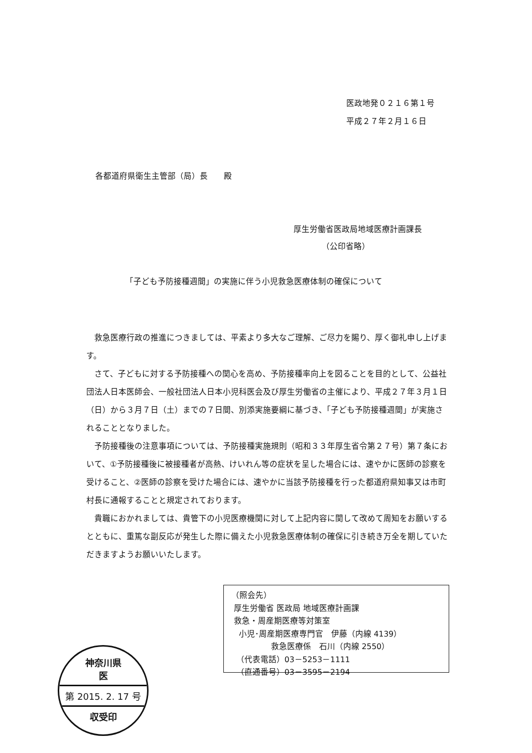医政地発０２１６第１号
平成２７年２月１６日
各都道府県衛生主管部（局）長　　殿
厚生労働省医政局地域医療計画課長
　　　　（公印省略）
「子ども予防接種週間」の実施に伴う小児救急医療体制の確保について
救急医療行政の推進につきましては、平素より多大なご理解、ご尽力を賜り、厚く御礼申し上げます。
さて、子どもに対する予防接種への関心を高め、予防接種率向上を図ることを目的として、公益社団法人日本医師会、一般社団法人日本小児科医会及び厚生労働省の主催により、平成２７年３月１日（日）から３月７日（土）までの７日間、別添実施要綱に基づき、「子ども予防接種週間」が実施されることとなりました。
予防接種後の注意事項については、予防接種実施規則（昭和３３年厚生省令第２７号）第７条において、①予防接種後に被接種者が高熱、けいれん等の症状を呈した場合には、速やかに医師の診察を受けること、②医師の診察を受けた場合には、速やかに当該予防接種を行った都道府県知事又は市町村長に通報することと規定されております。
貴職におかれましては、貴管下の小児医療機関に対して上記内容に関して改めて周知をお願いするとともに、重篤な副反応が発生した際に備えた小児救急医療体制の確保に引き続き万全を期していただきますようお願いいたします。
（照会先）
厚生労働省 医政局 地域医療計画課
救急・周産期医療等対策室
小児･周産期医療専門官　伊藤（内線 4139）
救急医療係　石川（内線 2550）
（代表電話）03－5253－1111
（直通番号）03－3595－2194
神奈川県
医
第 2015. 2. 17 号
収受印